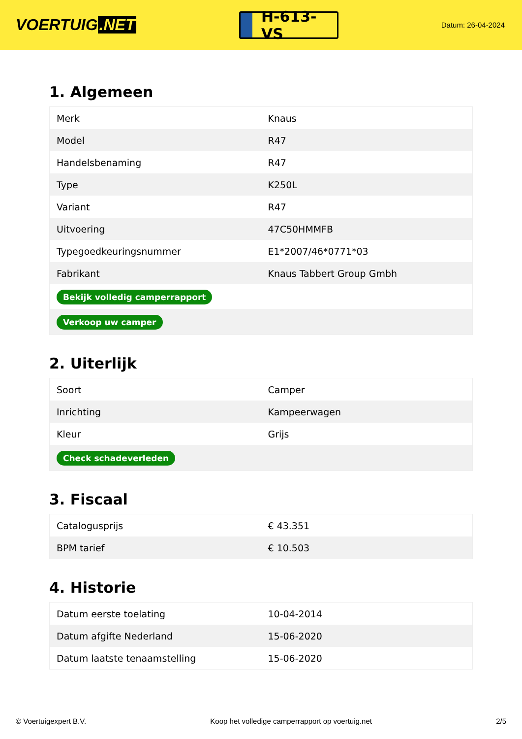VOERTUIG.NET
H-613-VS
Datum: 26-04-2024
1. Algemeen
| Merk | Knaus |
| Model | R47 |
| Handelsbenaming | R47 |
| Type | K250L |
| Variant | R47 |
| Uitvoering | 47C50HMMFB |
| Typegoedkeuringsnummer | E1*2007/46*0771*03 |
| Fabrikant | Knaus Tabbert Group Gmbh |
| Bekijk volledig camperrapport | |
| Verkoop uw camper | |
2. Uiterlijk
| Soort | Camper |
| Inrichting | Kampeerwagen |
| Kleur | Grijs |
| Check schadeverleden | |
3. Fiscaal
| Catalogusprijs | € 43.351 |
| BPM tarief | € 10.503 |
4. Historie
| Datum eerste toelating | 10-04-2014 |
| Datum afgifte Nederland | 15-06-2020 |
| Datum laatste tenaamstelling | 15-06-2020 |
© Voertuigexpert B.V. Koop het volledige camperrapport op voertuig.net 2/5